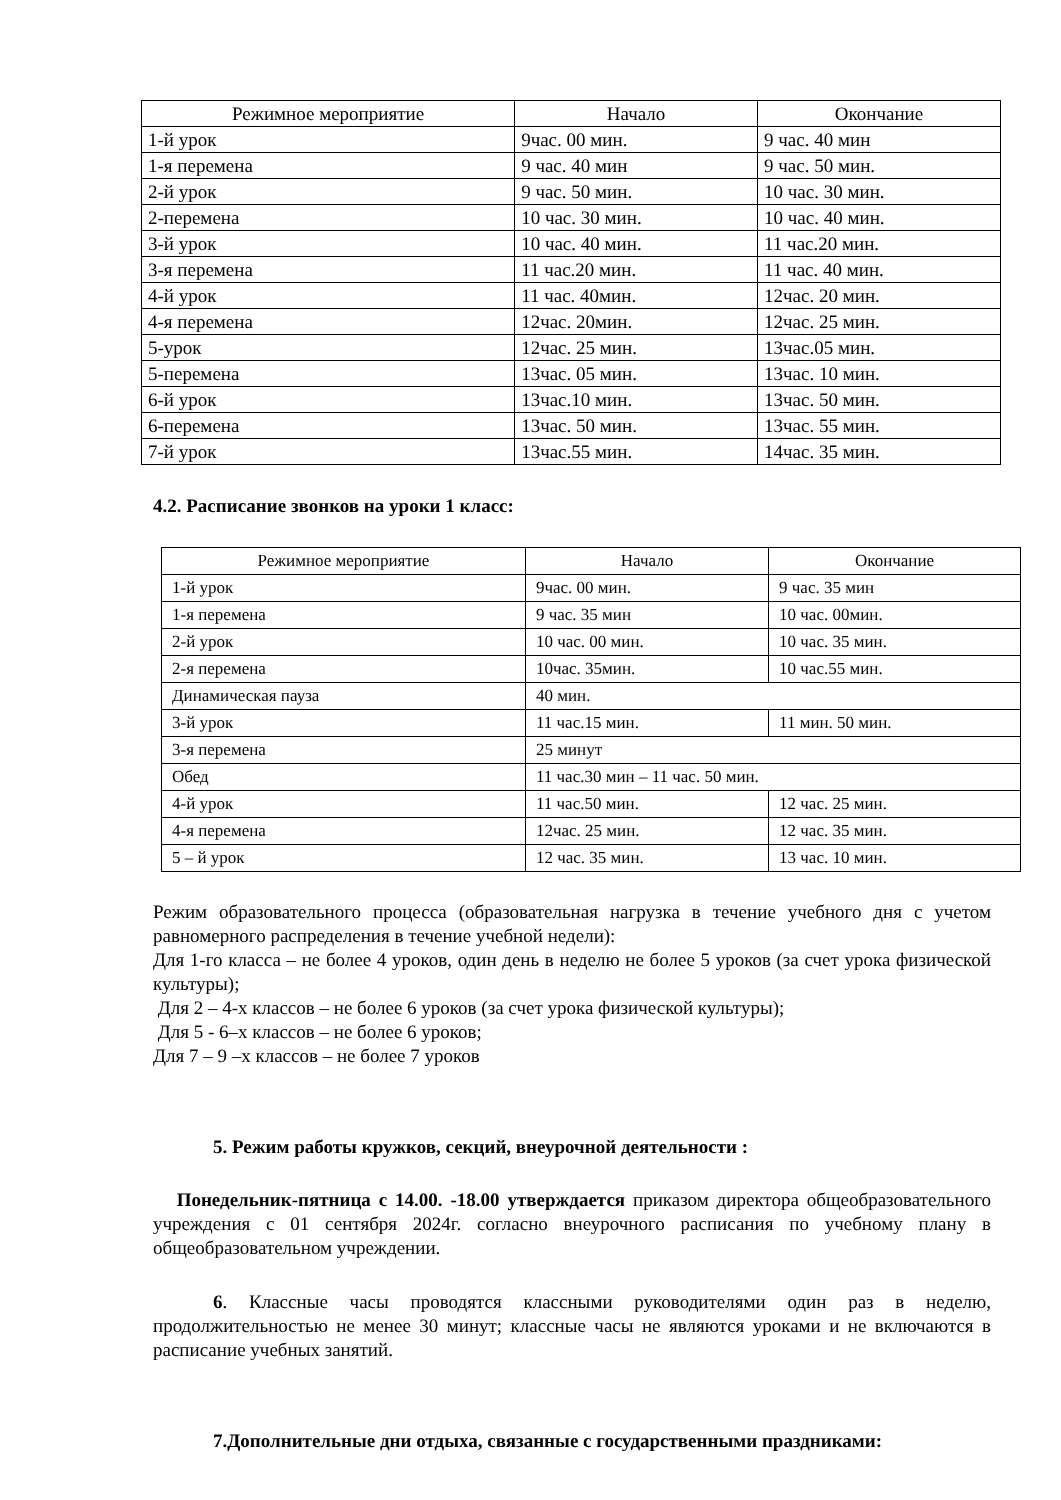| Режимное мероприятие | Начало | Окончание |
| --- | --- | --- |
| 1-й урок | 9час. 00 мин. | 9 час. 40 мин |
| 1-я перемена | 9 час. 40 мин | 9 час. 50 мин. |
| 2-й урок | 9 час. 50 мин. | 10 час. 30 мин. |
| 2-перемена | 10 час. 30 мин. | 10 час. 40 мин. |
| 3-й урок | 10 час. 40 мин. | 11 час.20 мин. |
| 3-я перемена | 11 час.20 мин. | 11 час. 40 мин. |
| 4-й урок | 11 час. 40мин. | 12час. 20 мин. |
| 4-я перемена | 12час. 20мин. | 12час. 25 мин. |
| 5-урок | 12час. 25 мин. | 13час.05 мин. |
| 5-перемена | 13час. 05 мин. | 13час. 10 мин. |
| 6-й урок | 13час.10 мин. | 13час. 50 мин. |
| 6-перемена | 13час. 50 мин. | 13час. 55 мин. |
| 7-й урок | 13час.55 мин. | 14час. 35 мин. |
4.2. Расписание звонков на уроки 1 класс:
| Режимное мероприятие | Начало | Окончание |
| --- | --- | --- |
| 1-й урок | 9час. 00 мин. | 9 час. 35 мин |
| 1-я перемена | 9 час. 35 мин | 10 час. 00мин. |
| 2-й урок | 10 час. 00 мин. | 10 час. 35 мин. |
| 2-я перемена | 10час. 35мин. | 10 час.55 мин. |
| Динамическая пауза | 40 мин. | |
| 3-й урок | 11 час.15 мин. | 11 мин. 50 мин. |
| 3-я перемена | 25 минут | |
| Обед | 11 час.30 мин – 11 час. 50 мин. | |
| 4-й урок | 11 час.50 мин. | 12 час. 25 мин. |
| 4-я перемена | 12час. 25 мин. | 12 час. 35 мин. |
| 5 – й урок | 12 час. 35 мин. | 13 час. 10 мин. |
Режим образовательного процесса (образовательная нагрузка в течение учебного дня с учетом равномерного распределения в течение учебной недели):
Для 1-го класса – не более 4 уроков, один день в неделю не более 5 уроков (за счет урока физической культуры);
Для 2 – 4-х классов – не более 6 уроков (за счет урока физической культуры);
Для 5 - 6–х классов – не более 6 уроков;
Для 7 – 9 –х классов – не более 7 уроков
5. Режим работы кружков, секций, внеурочной деятельности :
Понедельник-пятница с 14.00. -18.00 утверждается приказом директора общеобразовательного учреждения с 01 сентября 2024г. согласно внеурочного расписания по учебному плану в общеобразовательном учреждении.
6. Классные часы проводятся классными руководителями один раз в неделю, продолжительностью не менее 30 минут; классные часы не являются уроками и не включаются в расписание учебных занятий.
7.Дополнительные дни отдыха, связанные с государственными праздниками: